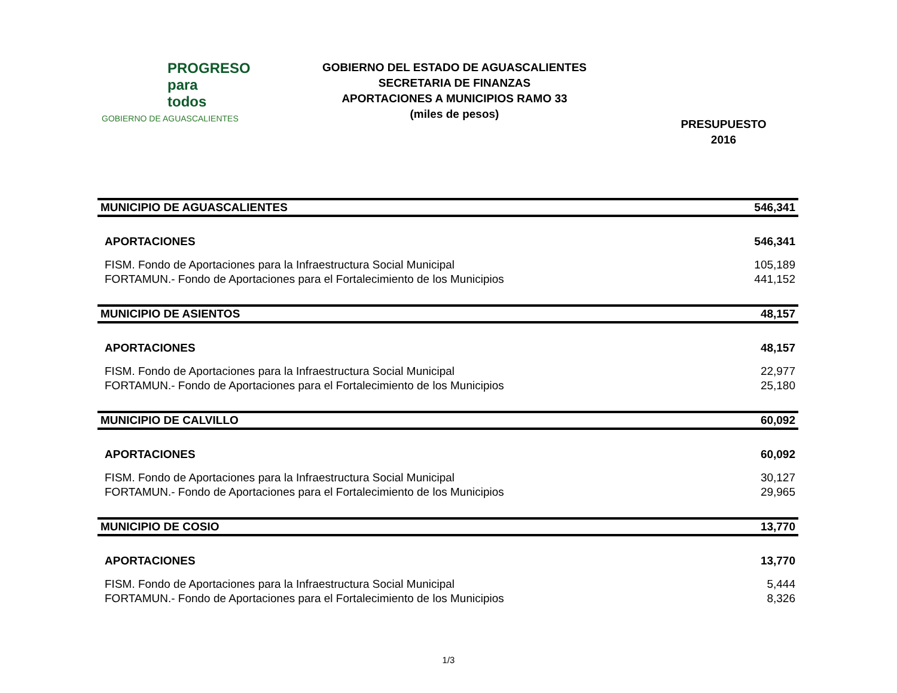PROGRESO
para
todos
GOBIERNO DE AGUASCALIENTES
GOBIERNO DEL ESTADO DE AGUASCALIENTES
SECRETARIA DE FINANZAS
APORTACIONES A MUNICIPIOS RAMO 33
(miles de pesos)
PRESUPUESTO
2016
| MUNICIPIO DE AGUASCALIENTES | 546,341 |
| APORTACIONES | 546,341 |
| FISM. Fondo de Aportaciones para la Infraestructura Social Municipal | 105,189 |
| FORTAMUN.- Fondo de Aportaciones para el Fortalecimiento de los Municipios | 441,152 |
| MUNICIPIO DE ASIENTOS | 48,157 |
| APORTACIONES | 48,157 |
| FISM. Fondo de Aportaciones para la Infraestructura Social Municipal | 22,977 |
| FORTAMUN.- Fondo de Aportaciones para el Fortalecimiento de los Municipios | 25,180 |
| MUNICIPIO DE CALVILLO | 60,092 |
| APORTACIONES | 60,092 |
| FISM. Fondo de Aportaciones para la Infraestructura Social Municipal | 30,127 |
| FORTAMUN.- Fondo de Aportaciones para el Fortalecimiento de los Municipios | 29,965 |
| MUNICIPIO DE COSIO | 13,770 |
| APORTACIONES | 13,770 |
| FISM. Fondo de Aportaciones para la Infraestructura Social Municipal | 5,444 |
| FORTAMUN.- Fondo de Aportaciones para el Fortalecimiento de los Municipios | 8,326 |
1/3